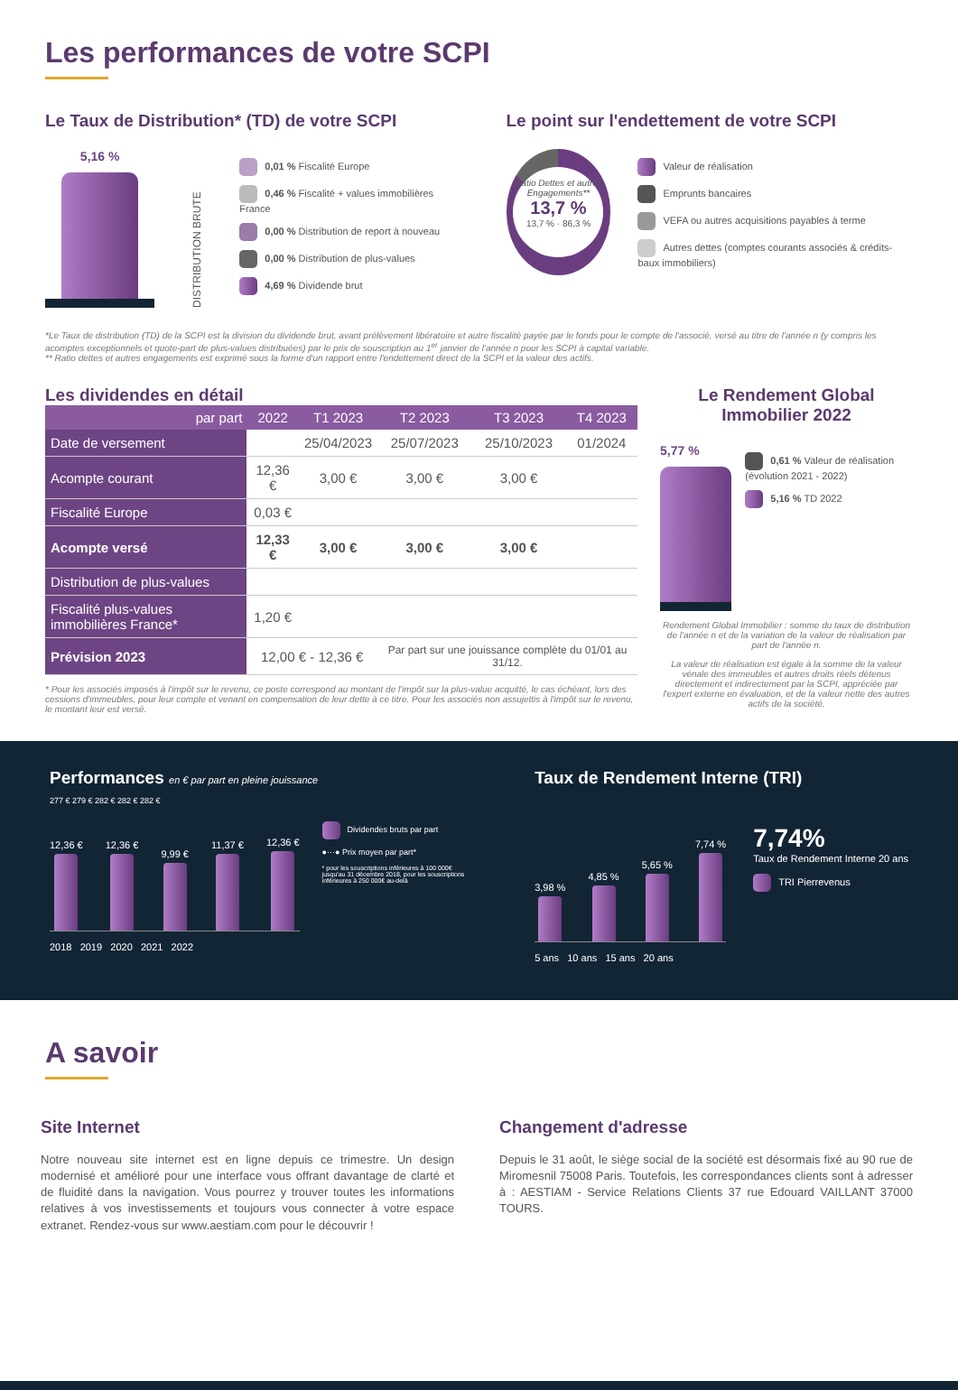Les performances de votre SCPI
Le Taux de Distribution* (TD) de votre SCPI
5,16 %
DISTRIBUTION BRUTE
0,01 % Fiscalité Europe
0,46 % Fiscalité + values immobilières France
0,00 % Distribution de report à nouveau
0,00 % Distribution de plus-values
4,69 % Dividende brut
Le point sur l'endettement de votre SCPI
Ratio Dettes et autres Engagements**
13,7 %
13,7 % · 86,3 %
Valeur de réalisation
Emprunts bancaires
VEFA ou autres acquisitions payables à terme
Autres dettes (comptes courants associés & crédits-baux immobiliers)
*Le Taux de distribution (TD) de la SCPI est la division du dividende brut, avant prélèvement libératoire et autre fiscalité payée par le fonds pour le compte de l'associé, versé au titre de l'année n (y compris les acomptes exceptionnels et quote-part de plus-values distribuées) par le prix de souscription au 1<sup>er</sup> janvier de l'année n pour les SCPI à capital variable.
** Ratio dettes et autres engagements est exprimé sous la forme d'un rapport entre l'endettement direct de la SCPI et la valeur des actifs.
Les dividendes en détail
| par part | 2022 | T1 2023 | T2 2023 | T3 2023 | T4 2023 |
| --- | --- | --- | --- | --- | --- |
| Date de versement | | 25/04/2023 | 25/07/2023 | 25/10/2023 | 01/2024 |
| Acompte courant | 12,36 € | 3,00 € | 3,00 € | 3,00 € | |
| Fiscalité Europe | 0,03 € | | | | |
| Acompte versé | 12,33 € | 3,00 € | 3,00 € | 3,00 € | |
| Distribution de plus-values | | | | | |
| Fiscalité plus-values immobilières France* | 1,20 € | | | | |
| Prévision 2023 | 12,00 € - 12,36 € | | Par part sur une jouissance complète du 01/01 au 31/12. | | |
* Pour les associés imposés à l'impôt sur le revenu, ce poste correspond au montant de l'impôt sur la plus-value acquitté, le cas échéant, lors des cessions d'immeubles, pour leur compte et venant en compensation de leur dette à ce titre. Pour les associés non assujettis à l'impôt sur le revenu, le montant leur est versé.
Le Rendement Global Immobilier 2022
5,77 %
0,61 % Valeur de réalisation (évolution 2021 - 2022)
5,16 % TD 2022
Rendement Global Immobilier : somme du taux de distribution de l'année n et de la variation de la valeur de réalisation par part de l'année n.
La valeur de réalisation est égale à la somme de la valeur vénale des immeubles et autres droits réels détenus directement et indirectement par la SCPI, appréciée par l'expert externe en évaluation, et de la valeur nette des autres actifs de la société.
Performances en € par part en pleine jouissance
277 € 279 € 282 € 282 € 282 €
12,36 €
12,36 €
9,99 €
11,37 €
12,36 €
Dividendes bruts par part
●···● Prix moyen par part*
* pour les souscriptions inférieures à 100 000€ jusqu'au 31 décembre 2018, pour les souscriptions inférieures à 250 000€ au-delà
2018 2019 2020 2021 2022
Taux de Rendement Interne (TRI)
3,98 %
4,85 %
5,65 %
7,74 %
5 ans 10 ans 15 ans 20 ans
7,74%
Taux de Rendement Interne 20 ans
TRI Pierrevenus
A savoir
Site Internet
Notre nouveau site internet est en ligne depuis ce trimestre. Un design modernisé et amélioré pour une interface vous offrant davantage de clarté et de fluidité dans la navigation. Vous pourrez y trouver toutes les informations relatives à vos investissements et toujours vous connecter à votre espace extranet. Rendez-vous sur www.aestiam.com pour le découvrir !
Changement d'adresse
Depuis le 31 août, le siège social de la société est désormais fixé au 90 rue de Miromesnil 75008 Paris. Toutefois, les correspondances clients sont à adresser à : AESTIAM - Service Relations Clients 37 rue Edouard VAILLANT 37000 TOURS.